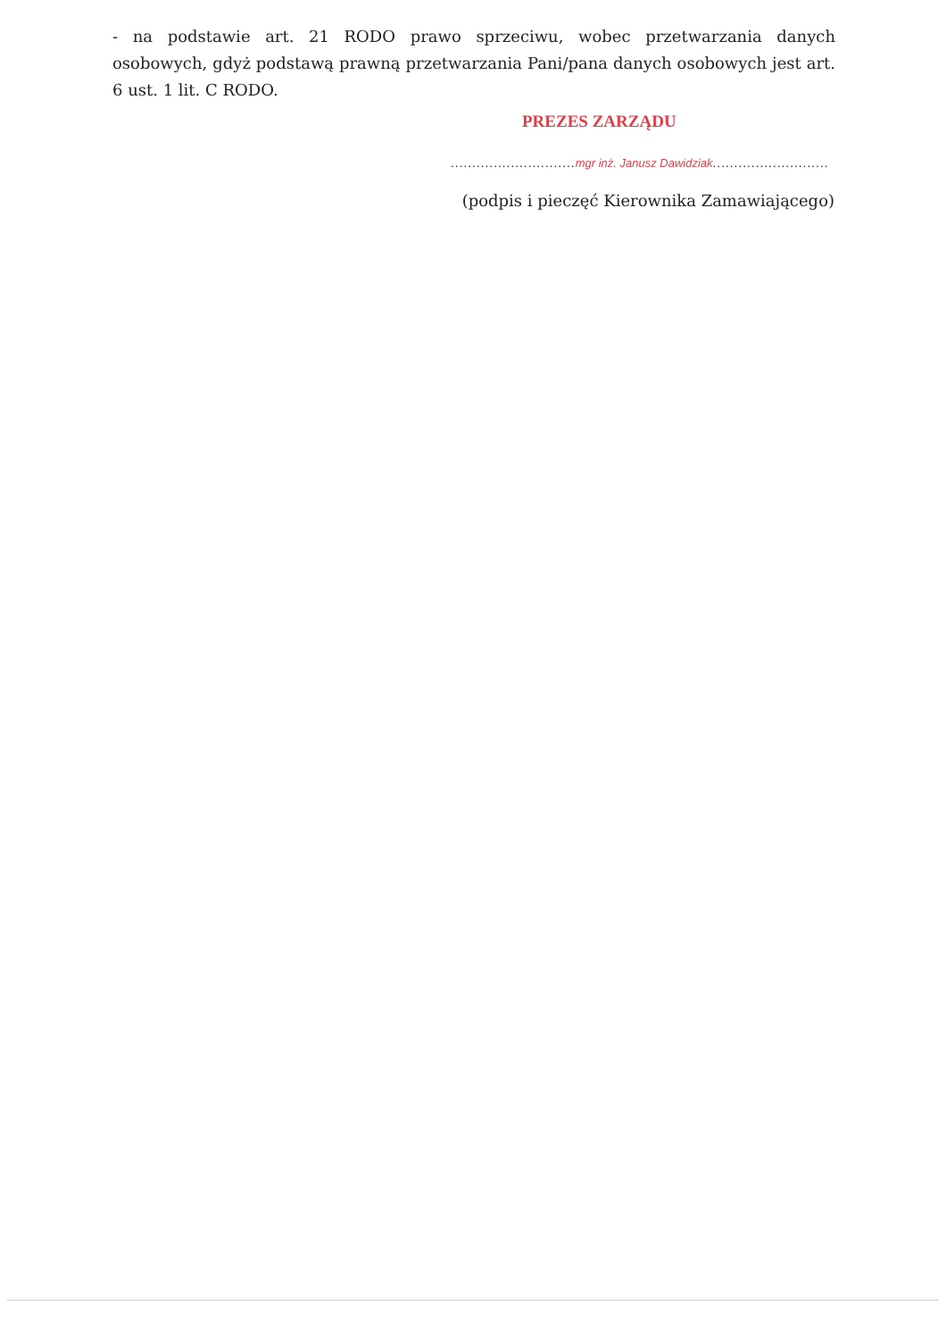- na podstawie art. 21 RODO prawo sprzeciwu, wobec przetwarzania danych osobowych, gdyż podstawą prawną przetwarzania Pani/pana danych osobowych jest art. 6 ust. 1 lit. C RODO.
PREZES ZARZĄDU
.............................mgr inż. Janusz Dawidziak...........................
(podpis i pieczęć Kierownika Zamawiającego)